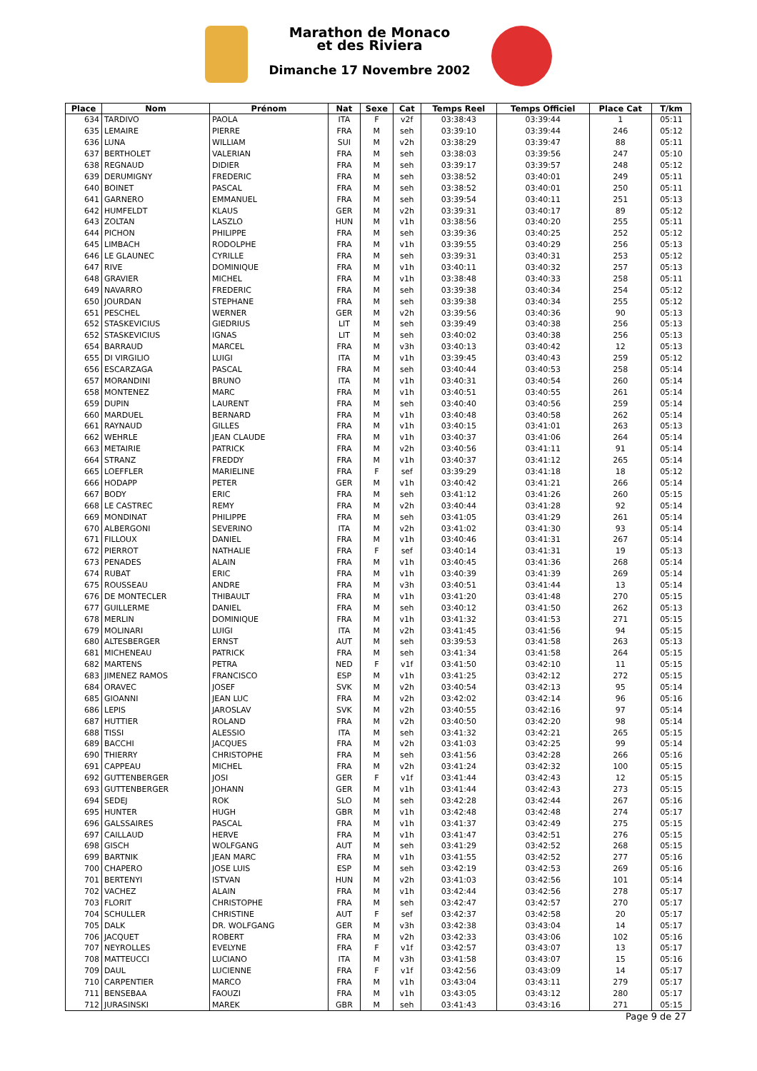Marathon de Monaco
et des Riviera
Dimanche 17 Novembre 2002
| Place | Nom | Prénom | Nat | Sexe | Cat | Temps Reel | Temps Officiel | Place Cat | T/km |
| --- | --- | --- | --- | --- | --- | --- | --- | --- | --- |
| 634 | TARDIVO | PAOLA | ITA | F | v2f | 03:38:43 | 03:39:44 | 1 | 05:11 |
| 635 | LEMAIRE | PIERRE | FRA | M | seh | 03:39:10 | 03:39:44 | 246 | 05:12 |
| 636 | LUNA | WILLIAM | SUI | M | v2h | 03:38:29 | 03:39:47 | 88 | 05:11 |
| 637 | BERTHOLET | VALERIAN | FRA | M | seh | 03:38:03 | 03:39:56 | 247 | 05:10 |
| 638 | REGNAUD | DIDIER | FRA | M | seh | 03:39:17 | 03:39:57 | 248 | 05:12 |
| 639 | DERUMIGNY | FREDERIC | FRA | M | seh | 03:38:52 | 03:40:01 | 249 | 05:11 |
| 640 | BOINET | PASCAL | FRA | M | seh | 03:38:52 | 03:40:01 | 250 | 05:11 |
| 641 | GARNERO | EMMANUEL | FRA | M | seh | 03:39:54 | 03:40:11 | 251 | 05:13 |
| 642 | HUMFELDT | KLAUS | GER | M | v2h | 03:39:31 | 03:40:17 | 89 | 05:12 |
| 643 | ZOLTAN | LASZLO | HUN | M | v1h | 03:38:56 | 03:40:20 | 255 | 05:11 |
| 644 | PICHON | PHILIPPE | FRA | M | seh | 03:39:36 | 03:40:25 | 252 | 05:12 |
| 645 | LIMBACH | RODOLPHE | FRA | M | v1h | 03:39:55 | 03:40:29 | 256 | 05:13 |
| 646 | LE GLAUNEC | CYRILLE | FRA | M | seh | 03:39:31 | 03:40:31 | 253 | 05:12 |
| 647 | RIVE | DOMINIQUE | FRA | M | v1h | 03:40:11 | 03:40:32 | 257 | 05:13 |
| 648 | GRAVIER | MICHEL | FRA | M | v1h | 03:38:48 | 03:40:33 | 258 | 05:11 |
| 649 | NAVARRO | FREDERIC | FRA | M | seh | 03:39:38 | 03:40:34 | 254 | 05:12 |
| 650 | JOURDAN | STEPHANE | FRA | M | seh | 03:39:38 | 03:40:34 | 255 | 05:12 |
| 651 | PESCHEL | WERNER | GER | M | v2h | 03:39:56 | 03:40:36 | 90 | 05:13 |
| 652 | STASKEVICIUS | GIEDRIUS | LIT | M | seh | 03:39:49 | 03:40:38 | 256 | 05:13 |
| 652 | STASKEVICIUS | IGNAS | LIT | M | seh | 03:40:02 | 03:40:38 | 256 | 05:13 |
| 654 | BARRAUD | MARCEL | FRA | M | v3h | 03:40:13 | 03:40:42 | 12 | 05:13 |
| 655 | DI VIRGILIO | LUIGI | ITA | M | v1h | 03:39:45 | 03:40:43 | 259 | 05:12 |
| 656 | ESCARZAGA | PASCAL | FRA | M | seh | 03:40:44 | 03:40:53 | 258 | 05:14 |
| 657 | MORANDINI | BRUNO | ITA | M | v1h | 03:40:31 | 03:40:54 | 260 | 05:14 |
| 658 | MONTENEZ | MARC | FRA | M | v1h | 03:40:51 | 03:40:55 | 261 | 05:14 |
| 659 | DUPIN | LAURENT | FRA | M | seh | 03:40:40 | 03:40:56 | 259 | 05:14 |
| 660 | MARDUEL | BERNARD | FRA | M | v1h | 03:40:48 | 03:40:58 | 262 | 05:14 |
| 661 | RAYNAUD | GILLES | FRA | M | v1h | 03:40:15 | 03:41:01 | 263 | 05:13 |
| 662 | WEHRLE | JEAN CLAUDE | FRA | M | v1h | 03:40:37 | 03:41:06 | 264 | 05:14 |
| 663 | METAIRIE | PATRICK | FRA | M | v2h | 03:40:56 | 03:41:11 | 91 | 05:14 |
| 664 | STRANZ | FREDDY | FRA | M | v1h | 03:40:37 | 03:41:12 | 265 | 05:14 |
| 665 | LOEFFLER | MARIELINE | FRA | F | sef | 03:39:29 | 03:41:18 | 18 | 05:12 |
| 666 | HODAPP | PETER | GER | M | v1h | 03:40:42 | 03:41:21 | 266 | 05:14 |
| 667 | BODY | ERIC | FRA | M | seh | 03:41:12 | 03:41:26 | 260 | 05:15 |
| 668 | LE CASTREC | REMY | FRA | M | v2h | 03:40:44 | 03:41:28 | 92 | 05:14 |
| 669 | MONDINAT | PHILIPPE | FRA | M | seh | 03:41:05 | 03:41:29 | 261 | 05:14 |
| 670 | ALBERGONI | SEVERINO | ITA | M | v2h | 03:41:02 | 03:41:30 | 93 | 05:14 |
| 671 | FILLOUX | DANIEL | FRA | M | v1h | 03:40:46 | 03:41:31 | 267 | 05:14 |
| 672 | PIERROT | NATHALIE | FRA | F | sef | 03:40:14 | 03:41:31 | 19 | 05:13 |
| 673 | PENADES | ALAIN | FRA | M | v1h | 03:40:45 | 03:41:36 | 268 | 05:14 |
| 674 | RUBAT | ERIC | FRA | M | v1h | 03:40:39 | 03:41:39 | 269 | 05:14 |
| 675 | ROUSSEAU | ANDRE | FRA | M | v3h | 03:40:51 | 03:41:44 | 13 | 05:14 |
| 676 | DE MONTECLER | THIBAULT | FRA | M | v1h | 03:41:20 | 03:41:48 | 270 | 05:15 |
| 677 | GUILLERME | DANIEL | FRA | M | seh | 03:40:12 | 03:41:50 | 262 | 05:13 |
| 678 | MERLIN | DOMINIQUE | FRA | M | v1h | 03:41:32 | 03:41:53 | 271 | 05:15 |
| 679 | MOLINARI | LUIGI | ITA | M | v2h | 03:41:45 | 03:41:56 | 94 | 05:15 |
| 680 | ALTESBERGER | ERNST | AUT | M | seh | 03:39:53 | 03:41:58 | 263 | 05:13 |
| 681 | MICHENEAU | PATRICK | FRA | M | seh | 03:41:34 | 03:41:58 | 264 | 05:15 |
| 682 | MARTENS | PETRA | NED | F | v1f | 03:41:50 | 03:42:10 | 11 | 05:15 |
| 683 | JIMENEZ RAMOS | FRANCISCO | ESP | M | v1h | 03:41:25 | 03:42:12 | 272 | 05:15 |
| 684 | ORAVEC | JOSEF | SVK | M | v2h | 03:40:54 | 03:42:13 | 95 | 05:14 |
| 685 | GIOANNI | JEAN LUC | FRA | M | v2h | 03:42:02 | 03:42:14 | 96 | 05:16 |
| 686 | LEPIS | JAROSLAV | SVK | M | v2h | 03:40:55 | 03:42:16 | 97 | 05:14 |
| 687 | HUTTIER | ROLAND | FRA | M | v2h | 03:40:50 | 03:42:20 | 98 | 05:14 |
| 688 | TISSI | ALESSIO | ITA | M | seh | 03:41:32 | 03:42:21 | 265 | 05:15 |
| 689 | BACCHI | JACQUES | FRA | M | v2h | 03:41:03 | 03:42:25 | 99 | 05:14 |
| 690 | THIERRY | CHRISTOPHE | FRA | M | seh | 03:41:56 | 03:42:28 | 266 | 05:16 |
| 691 | CAPPEAU | MICHEL | FRA | M | v2h | 03:41:24 | 03:42:32 | 100 | 05:15 |
| 692 | GUTTENBERGER | JOSI | GER | F | v1f | 03:41:44 | 03:42:43 | 12 | 05:15 |
| 693 | GUTTENBERGER | JOHANN | GER | M | v1h | 03:41:44 | 03:42:43 | 273 | 05:15 |
| 694 | SEDEJ | ROK | SLO | M | seh | 03:42:28 | 03:42:44 | 267 | 05:16 |
| 695 | HUNTER | HUGH | GBR | M | v1h | 03:42:48 | 03:42:48 | 274 | 05:17 |
| 696 | GALSSAIRES | PASCAL | FRA | M | v1h | 03:41:37 | 03:42:49 | 275 | 05:15 |
| 697 | CAILLAUD | HERVE | FRA | M | v1h | 03:41:47 | 03:42:51 | 276 | 05:15 |
| 698 | GISCH | WOLFGANG | AUT | M | seh | 03:41:29 | 03:42:52 | 268 | 05:15 |
| 699 | BARTNIK | JEAN MARC | FRA | M | v1h | 03:41:55 | 03:42:52 | 277 | 05:16 |
| 700 | CHAPERO | JOSE LUIS | ESP | M | seh | 03:42:19 | 03:42:53 | 269 | 05:16 |
| 701 | BERTENYI | ISTVAN | HUN | M | v2h | 03:41:03 | 03:42:56 | 101 | 05:14 |
| 702 | VACHEZ | ALAIN | FRA | M | v1h | 03:42:44 | 03:42:56 | 278 | 05:17 |
| 703 | FLORIT | CHRISTOPHE | FRA | M | seh | 03:42:47 | 03:42:57 | 270 | 05:17 |
| 704 | SCHULLER | CHRISTINE | AUT | F | sef | 03:42:37 | 03:42:58 | 20 | 05:17 |
| 705 | DALK | DR. WOLFGANG | GER | M | v3h | 03:42:38 | 03:43:04 | 14 | 05:17 |
| 706 | JACQUET | ROBERT | FRA | M | v2h | 03:42:33 | 03:43:06 | 102 | 05:16 |
| 707 | NEYROLLES | EVELYNE | FRA | F | v1f | 03:42:57 | 03:43:07 | 13 | 05:17 |
| 708 | MATTEUCCI | LUCIANO | ITA | M | v3h | 03:41:58 | 03:43:07 | 15 | 05:16 |
| 709 | DAUL | LUCIENNE | FRA | F | v1f | 03:42:56 | 03:43:09 | 14 | 05:17 |
| 710 | CARPENTIER | MARCO | FRA | M | v1h | 03:43:04 | 03:43:11 | 279 | 05:17 |
| 711 | BENSEBAA | FAOUZI | FRA | M | v1h | 03:43:05 | 03:43:12 | 280 | 05:17 |
| 712 | JURASINSKI | MAREK | GBR | M | seh | 03:41:43 | 03:43:16 | 271 | 05:15 |
Page 9 de 27